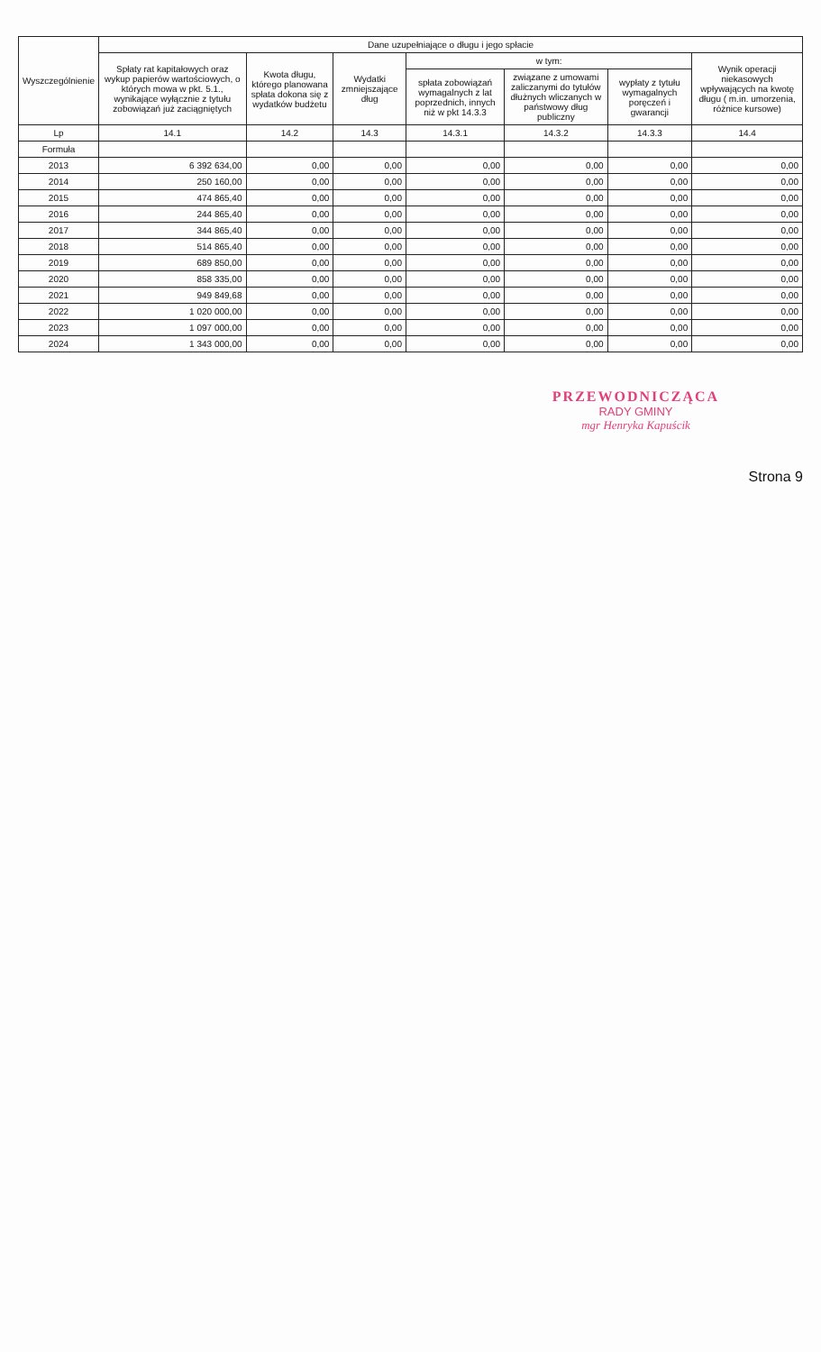| Wyszczególnienie | Dane uzupełniające o długu i jego spłacie | | | | | | |
| --- | --- | --- | --- | --- | --- | --- | --- |
| | Spłaty rat kapitałowych oraz wykup papierów wartościowych, o których mowa w pkt. 5.1., wynikające wyłącznie z tytułu zobowiązań już zaciągniętych | Kwota długu, którego planowana spłata dokona się z wydatków budżetu | Wydatki zmniejszające dług | w tym: | | | Wynik operacji niekasowych wpływających na kwotę długu ( m.in. umorzenia, różnice kursowe) |
| | | | | spłata zobowiązań wymagalnych z lat poprzednich, innych niż w pkt 14.3.3 | związane z umowami zaliczanymi do tytułów dłużnych wliczanych w państwowy dług publiczny | wypłaty z tytułu wymagalnych poręczeń i gwarancji | |
| Lp | 14.1 | 14.2 | 14.3 | 14.3.1 | 14.3.2 | 14.3.3 | 14.4 |
| Formuła | | | | | | | |
| 2013 | 6 392 634,00 | 0,00 | 0,00 | 0,00 | 0,00 | 0,00 | 0,00 |
| 2014 | 250 160,00 | 0,00 | 0,00 | 0,00 | 0,00 | 0,00 | 0,00 |
| 2015 | 474 865,40 | 0,00 | 0,00 | 0,00 | 0,00 | 0,00 | 0,00 |
| 2016 | 244 865,40 | 0,00 | 0,00 | 0,00 | 0,00 | 0,00 | 0,00 |
| 2017 | 344 865,40 | 0,00 | 0,00 | 0,00 | 0,00 | 0,00 | 0,00 |
| 2018 | 514 865,40 | 0,00 | 0,00 | 0,00 | 0,00 | 0,00 | 0,00 |
| 2019 | 689 850,00 | 0,00 | 0,00 | 0,00 | 0,00 | 0,00 | 0,00 |
| 2020 | 858 335,00 | 0,00 | 0,00 | 0,00 | 0,00 | 0,00 | 0,00 |
| 2021 | 949 849,68 | 0,00 | 0,00 | 0,00 | 0,00 | 0,00 | 0,00 |
| 2022 | 1 020 000,00 | 0,00 | 0,00 | 0,00 | 0,00 | 0,00 | 0,00 |
| 2023 | 1 097 000,00 | 0,00 | 0,00 | 0,00 | 0,00 | 0,00 | 0,00 |
| 2024 | 1 343 000,00 | 0,00 | 0,00 | 0,00 | 0,00 | 0,00 | 0,00 |
PRZEWODNICZĄCA
RADY GMINY
mgr Henryka Kapuścik
Strona 9